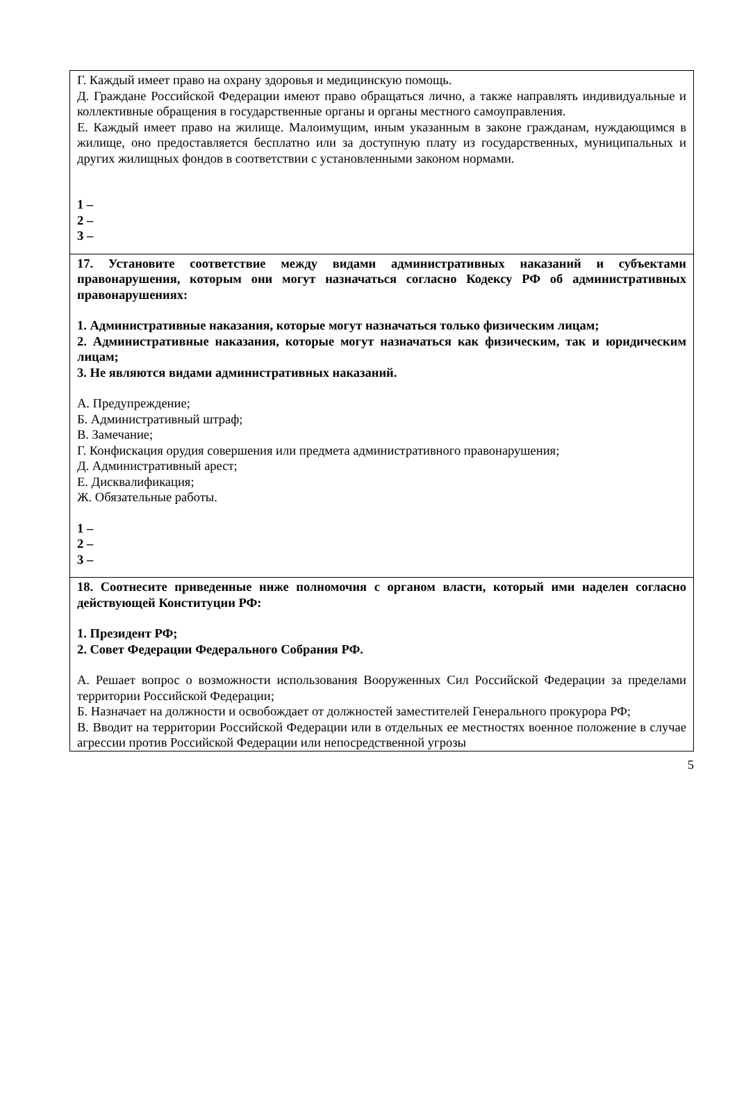| Г. Каждый имеет право на охрану здоровья и медицинскую помощь. Д. Граждане Российской Федерации имеют право обращаться лично, а также направлять индивидуальные и коллективные обращения в государственные органы и органы местного самоуправления. Е. Каждый имеет право на жилище. Малоимущим, иным указанным в законе гражданам, нуждающимся в жилище, оно предоставляется бесплатно или за доступную плату из государственных, муниципальных и других жилищных фондов в соответствии с установленными законом нормами. 1 – 2 – 3 – |
| 17. Установите соответствие между видами административных наказаний и субъектами правонарушения, которым они могут назначаться согласно Кодексу РФ об административных правонарушениях: 1. Административные наказания, которые могут назначаться только физическим лицам; 2. Административные наказания, которые могут назначаться как физическим, так и юридическим лицам; 3. Не являются видами административных наказаний. А. Предупреждение; Б. Административный штраф; В. Замечание; Г. Конфискация орудия совершения или предмета административного правонарушения; Д. Административный арест; Е. Дисквалификация; Ж. Обязательные работы. 1 – 2 – 3 – |
| 18. Соотнесите приведенные ниже полномочия с органом власти, который ими наделен согласно действующей Конституции РФ: 1. Президент РФ; 2. Совет Федерации Федерального Собрания РФ. А. Решает вопрос о возможности использования Вооруженных Сил Российской Федерации за пределами территории Российской Федерации; Б. Назначает на должности и освобождает от должностей заместителей Генерального прокурора РФ; В. Вводит на территории Российской Федерации или в отдельных ее местностях военное положение в случае агрессии против Российской Федерации или непосредственной угрозы |
5